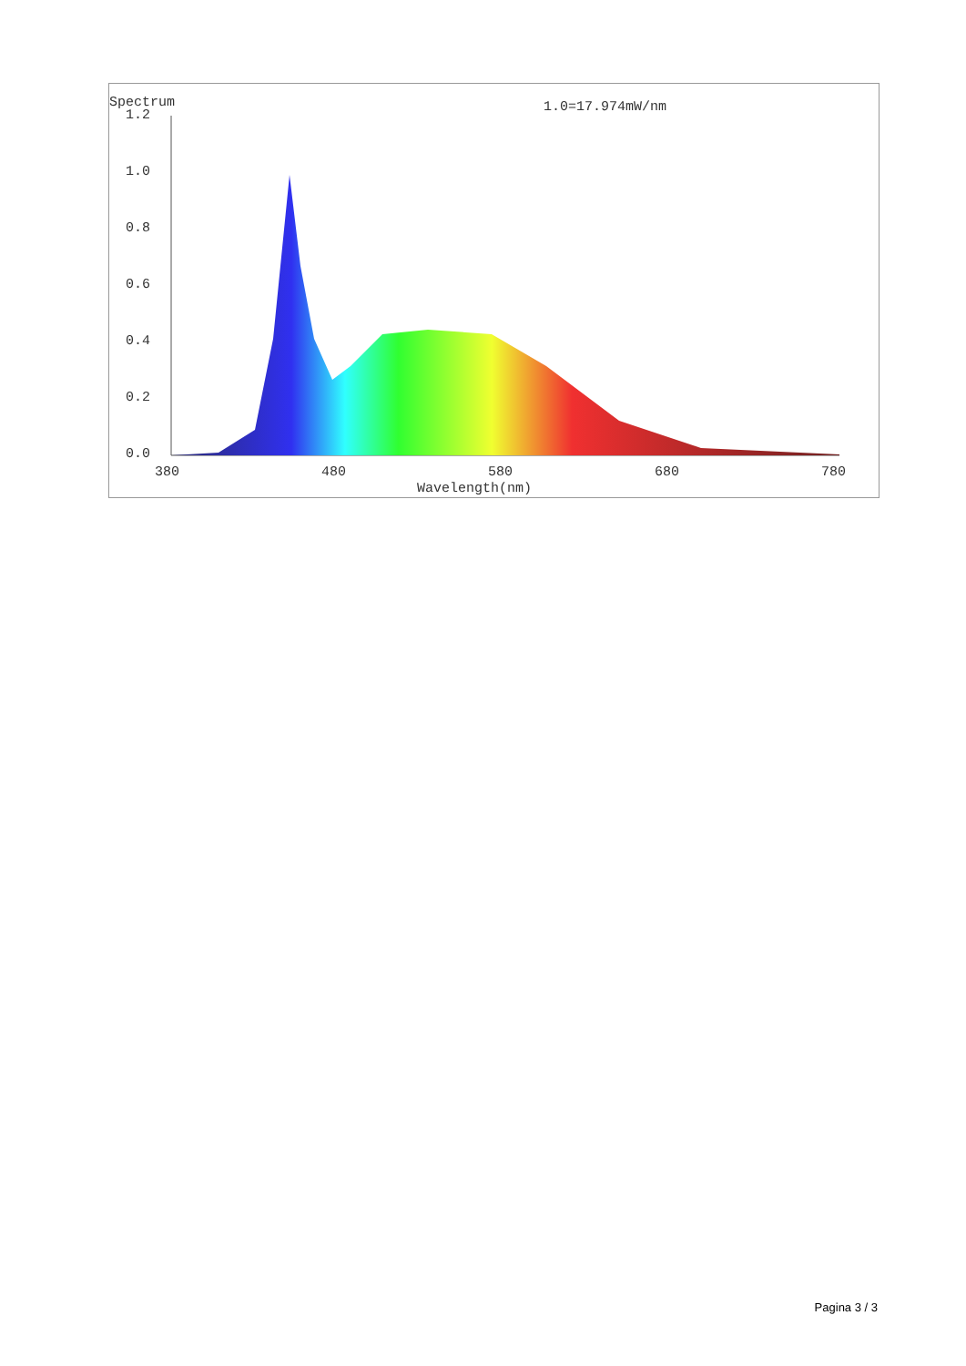Spectrum
1.0=17.974mW/nm
1.2
1.0
0.8
0.6
0.4
0.2
0.0
380
480
580
680
780
Wavelength(nm)
Pagina 3 / 3